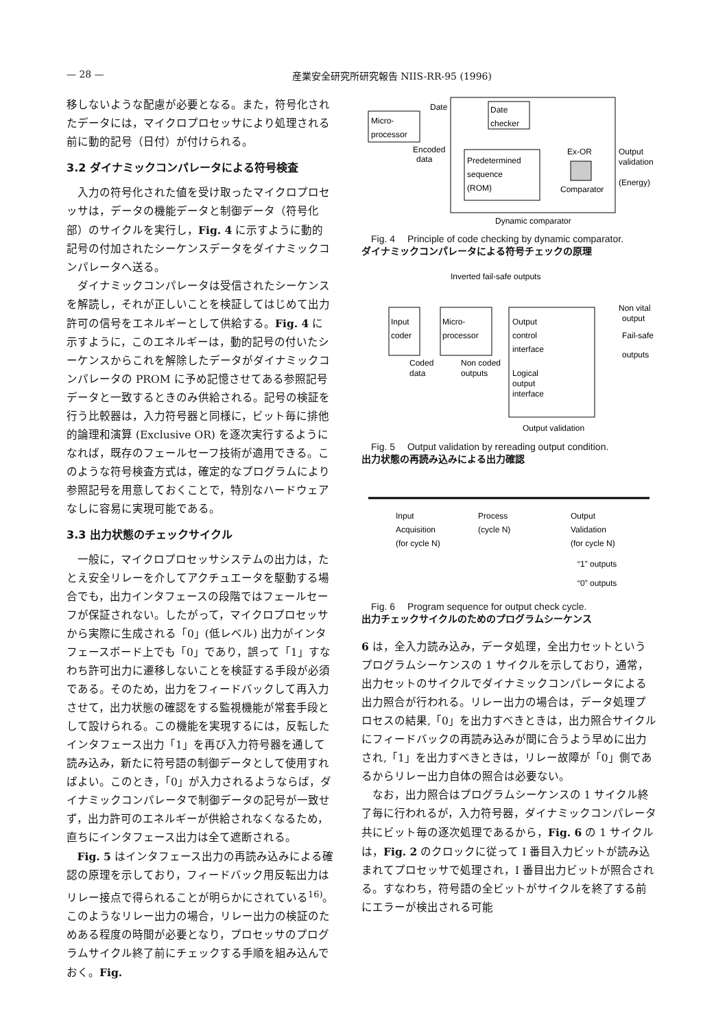— 28 — 産業安全研究所研究報告 NIIS-RR-95 (1996)
移しないような配慮が必要となる。また，符号化されたデータには，マイクロプロセッサにより処理される前に動的記号（日付）が付けられる。
3.2 ダイナミックコンパレータによる符号検査
入力の符号化された値を受け取ったマイクロプロセッサは，データの機能データと制御データ（符号化部）のサイクルを実行し，Fig. 4 に示すように動的記号の付加されたシーケンスデータをダイナミックコンパレータへ送る。
ダイナミックコンパレータは受信されたシーケンスを解読し，それが正しいことを検証してはじめて出力許可の信号をエネルギーとして供給する。Fig. 4 に示すように，このエネルギーは，動的記号の付いたシーケンスからこれを解除したデータがダイナミックコンパレータの PROM に予め記憶させてある参照記号データと一致するときのみ供給される。記号の検証を行う比較器は，入力符号器と同様に，ビット毎に排他的論理和演算 (Exclusive OR) を逐次実行するようになれば，既存のフェールセーフ技術が適用できる。このような符号検査方式は，確定的なプログラムにより参照記号を用意しておくことで，特別なハードウェアなしに容易に実現可能である。
3.3 出力状態のチェックサイクル
一般に，マイクロプロセッサシステムの出力は，たとえ安全リレーを介してアクチュエータを駆動する場合でも，出力インタフェースの段階ではフェールセーフが保証されない。したがって，マイクロプロセッサから実際に生成される「0」(低レベル) 出力がインタフェースボード上でも「0」であり，誤って「1」すなわち許可出力に遷移しないことを検証する手段が必須である。そのため，出力をフィードバックして再入力させて，出力状態の確認をする監視機能が常套手段として設けられる。この機能を実現するには，反転したインタフェース出力「1」を再び入力符号器を通して読み込み，新たに符号語の制御データとして使用すればよい。このとき，「0」が入力されるようならば，ダイナミックコンパレータで制御データの記号が一致せず，出力許可のエネルギーが供給されなくなるため，直ちにインタフェース出力は全て遮断される。
Fig. 5 はインタフェース出力の再読み込みによる確認の原理を示しており，フィードバック用反転出力はリレー接点で得られることが明らかにされている<sup>16)</sup>。このようなリレー出力の場合，リレー出力の検証のためある程度の時間が必要となり，プロセッサのプログラムサイクル終了前にチェックする手順を組み込んでおく。Fig.
Micro-
processor
Date
Date
checker
Encoded
data
Predetermined
sequence
(ROM)
Ex-OR
Comparator
Output
validation
(Energy)
Dynamic comparator
Fig. 4 　Principle of code checking by dynamic comparator.
ダイナミックコンパレータによる符号チェックの原理
Inverted fail-safe outputs
Input
coder
Micro-
processor
Output
control
interface
Logical
output
interface
Coded
data
Non coded
outputs
Non vital
output
Fail-safe
outputs
Output validation
Fig. 5 　Output validation by rereading output condition.
出力状態の再読み込みによる出力確認
Input
Acquisition
(for cycle N)
Process
(cycle N)
Output
Validation
(for cycle N)
“1” outputs
“0” outputs
Fig. 6 　Program sequence for output check cycle.
出力チェックサイクルのためのプログラムシーケンス
6 は，全入力読み込み，データ処理，全出力セットというプログラムシーケンスの 1 サイクルを示しており，通常，出力セットのサイクルでダイナミックコンパレータによる出力照合が行われる。リレー出力の場合は，データ処理プロセスの結果,「0」を出力すべきときは，出力照合サイクルにフィードバックの再読み込みが間に合うよう早めに出力され,「1」を出力すべきときは，リレー故障が「0」側であるからリレー出力自体の照合は必要ない。
なお，出力照合はプログラムシーケンスの 1 サイクル終了毎に行われるが，入力符号器，ダイナミックコンパレータ共にビット毎の逐次処理であるから，Fig. 6 の 1 サイクルは，Fig. 2 のクロックに従って I 番目入力ビットが読み込まれてプロセッサで処理され，I 番目出力ビットが照合される。すなわち，符号語の全ビットがサイクルを終了する前にエラーが検出される可能